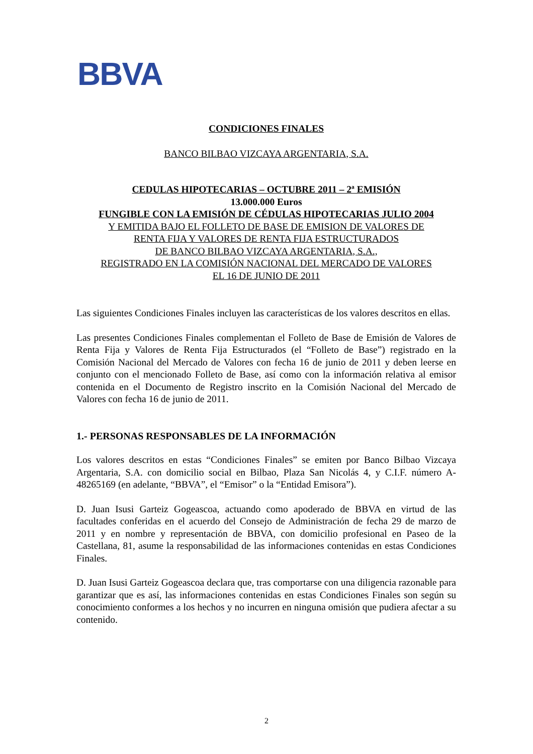BBVA
CONDICIONES FINALES
BANCO BILBAO VIZCAYA ARGENTARIA, S.A.
CEDULAS HIPOTECARIAS – OCTUBRE 2011 – 2ª EMISIÓN
13.000.000 Euros
FUNGIBLE CON LA EMISIÓN DE CÉDULAS HIPOTECARIAS JULIO 2004
Y EMITIDA BAJO EL FOLLETO DE BASE DE EMISION DE VALORES DE
RENTA FIJA Y VALORES DE RENTA FIJA ESTRUCTURADOS
DE BANCO BILBAO VIZCAYA ARGENTARIA, S.A.,
REGISTRADO EN LA COMISIÓN NACIONAL DEL MERCADO DE VALORES
EL 16 DE JUNIO DE 2011
Las siguientes Condiciones Finales incluyen las características de los valores descritos en ellas.
Las presentes Condiciones Finales complementan el Folleto de Base de Emisión de Valores de Renta Fija y Valores de Renta Fija Estructurados (el “Folleto de Base”) registrado en la Comisión Nacional del Mercado de Valores con fecha 16 de junio de 2011 y deben leerse en conjunto con el mencionado Folleto de Base, así como con la información relativa al emisor contenida en el Documento de Registro inscrito en la Comisión Nacional del Mercado de Valores con fecha 16 de junio de 2011.
1.- PERSONAS RESPONSABLES DE LA INFORMACIÓN
Los valores descritos en estas “Condiciones Finales” se emiten por Banco Bilbao Vizcaya Argentaria, S.A. con domicilio social en Bilbao, Plaza San Nicolás 4, y C.I.F. número A-48265169 (en adelante, “BBVA”, el “Emisor” o la “Entidad Emisora”).
D. Juan Isusi Garteiz Gogeascoa, actuando como apoderado de BBVA en virtud de las facultades conferidas en el acuerdo del Consejo de Administración de fecha 29 de marzo de 2011 y en nombre y representación de BBVA, con domicilio profesional en Paseo de la Castellana, 81, asume la responsabilidad de las informaciones contenidas en estas Condiciones Finales.
D. Juan Isusi Garteiz Gogeascoa declara que, tras comportarse con una diligencia razonable para garantizar que es así, las informaciones contenidas en estas Condiciones Finales son según su conocimiento conformes a los hechos y no incurren en ninguna omisión que pudiera afectar a su contenido.
2